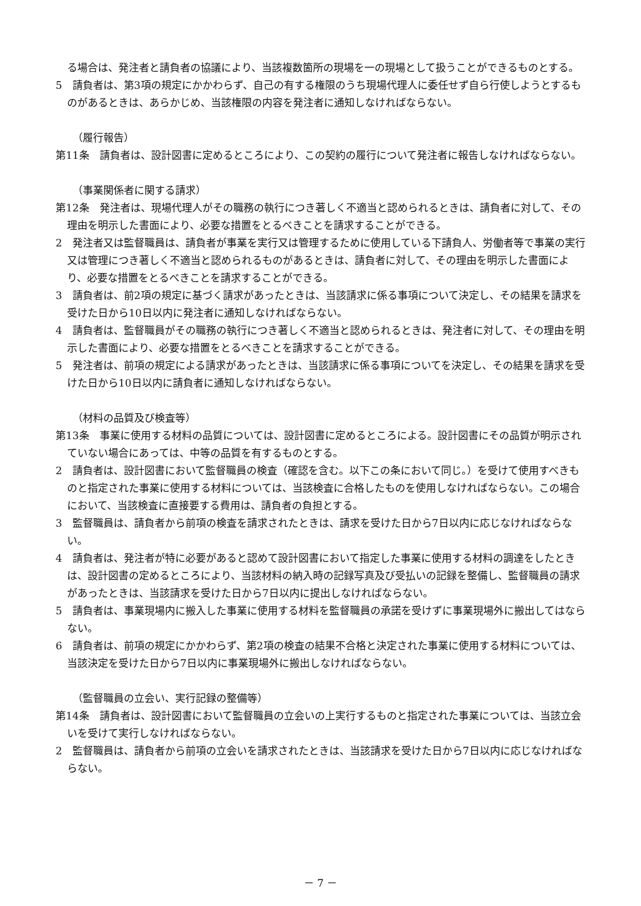る場合は、発注者と請負者の協議により、当該複数箇所の現場を一の現場として扱うことができるものとする。
5　請負者は、第3項の規定にかかわらず、自己の有する権限のうち現場代理人に委任せず自ら行使しようとするものがあるときは、あらかじめ、当該権限の内容を発注者に通知しなければならない。
（履行報告）
第11条　請負者は、設計図書に定めるところにより、この契約の履行について発注者に報告しなければならない。
（事業関係者に関する請求）
第12条　発注者は、現場代理人がその職務の執行につき著しく不適当と認められるときは、請負者に対して、その理由を明示した書面により、必要な措置をとるべきことを請求することができる。
2　発注者又は監督職員は、請負者が事業を実行又は管理するために使用している下請負人、労働者等で事業の実行又は管理につき著しく不適当と認められるものがあるときは、請負者に対して、その理由を明示した書面により、必要な措置をとるべきことを請求することができる。
3　請負者は、前2項の規定に基づく請求があったときは、当該請求に係る事項について決定し、その結果を請求を受けた日から10日以内に発注者に通知しなければならない。
4　請負者は、監督職員がその職務の執行につき著しく不適当と認められるときは、発注者に対して、その理由を明示した書面により、必要な措置をとるべきことを請求することができる。
5　発注者は、前項の規定による請求があったときは、当該請求に係る事項についてを決定し、その結果を請求を受けた日から10日以内に請負者に通知しなければならない。
（材料の品質及び検査等）
第13条　事業に使用する材料の品質については、設計図書に定めるところによる。設計図書にその品質が明示されていない場合にあっては、中等の品質を有するものとする。
2　請負者は、設計図書において監督職員の検査（確認を含む。以下この条において同じ。）を受けて使用すべきものと指定された事業に使用する材料については、当該検査に合格したものを使用しなければならない。この場合において、当該検査に直接要する費用は、請負者の負担とする。
3　監督職員は、請負者から前項の検査を請求されたときは、請求を受けた日から7日以内に応じなければならない。
4　請負者は、発注者が特に必要があると認めて設計図書において指定した事業に使用する材料の調達をしたときは、設計図書の定めるところにより、当該材料の納入時の記録写真及び受払いの記録を整備し、監督職員の請求があったときは、当該請求を受けた日から7日以内に提出しなければならない。
5　請負者は、事業現場内に搬入した事業に使用する材料を監督職員の承諾を受けずに事業現場外に搬出してはならない。
6　請負者は、前項の規定にかかわらず、第2項の検査の結果不合格と決定された事業に使用する材料については、当該決定を受けた日から7日以内に事業現場外に搬出しなければならない。
（監督職員の立会い、実行記録の整備等）
第14条　請負者は、設計図書において監督職員の立会いの上実行するものと指定された事業については、当該立会いを受けて実行しなければならない。
2　監督職員は、請負者から前項の立会いを請求されたときは、当該請求を受けた日から7日以内に応じなければならない。
－ 7 －